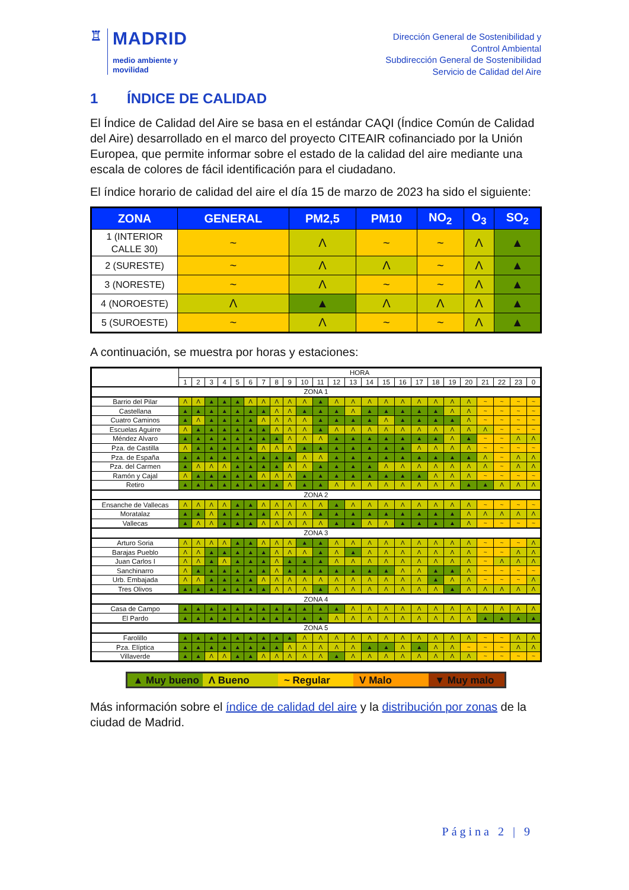♖
MADRID
medio ambiente y
movilidad
Dirección General de Sostenibilidad y
Control Ambiental
Subdirección General de Sostenibilidad
Servicio de Calidad del Aire
1 ÍNDICE DE CALIDAD
El Índice de Calidad del Aire se basa en el estándar CAQI (Índice Común de Calidad del Aire) desarrollado en el marco del proyecto CITEAIR cofinanciado por la Unión Europea, que permite informar sobre el estado de la calidad del aire mediante una escala de colores de fácil identificación para el ciudadano.
El índice horario de calidad del aire el día 15 de marzo de 2023 ha sido el siguiente:
| ZONA | GENERAL | PM2,5 | PM10 | NO<sub>2</sub> | O<sub>3</sub> | SO<sub>2</sub> |
| --- | --- | --- | --- | --- | --- | --- |
| 1 (INTERIOR CALLE 30) | ~ | Λ | ~ | ~ | Λ | ▲ |
| 2 (SURESTE) | ~ | Λ | Λ | ~ | Λ | ▲ |
| 3 (NORESTE) | ~ | Λ | ~ | ~ | Λ | ▲ |
| 4 (NOROESTE) | Λ | ▲ | Λ | Λ | Λ | ▲ |
| 5 (SUROESTE) | ~ | Λ | ~ | ~ | Λ | ▲ |
A continuación, se muestra por horas y estaciones:
| | HORA | | | | | | | | | | | | | | | | | | | | | | | |
| | 1 | 2 | 3 | 4 | 5 | 6 | 7 | 8 | 9 | 10 | 11 | 12 | 13 | 14 | 15 | 16 | 17 | 18 | 19 | 20 | 21 | 22 | 23 | 0 |
| ZONA 1 | | | | | | | | | | | | | | | | | | | | | | | | |
| Barrio del Pilar | Λ | Λ | ▲ | ▲ | ▲ | Λ | Λ | Λ | Λ | Λ | ▲ | Λ | Λ | Λ | Λ | Λ | Λ | Λ | Λ | Λ | ~ | ~ | ~ | ~ |
| Castellana | ▲ | ▲ | ▲ | ▲ | ▲ | ▲ | ▲ | Λ | Λ | ▲ | ▲ | ▲ | Λ | ▲ | ▲ | ▲ | ▲ | ▲ | Λ | Λ | ~ | ~ | ~ | ~ |
| Cuatro Caminos | ▲ | Λ | ▲ | ▲ | ▲ | ▲ | Λ | Λ | Λ | Λ | ▲ | ▲ | ▲ | ▲ | Λ | ▲ | ▲ | ▲ | ▲ | Λ | ~ | ~ | ~ | ~ |
| Escuelas Aguirre | Λ | ▲ | ▲ | ▲ | ▲ | ▲ | ▲ | Λ | Λ | Λ | ▲ | Λ | Λ | Λ | Λ | Λ | Λ | Λ | Λ | Λ | Λ | ~ | ~ | ~ |
| Méndez Alvaro | ▲ | ▲ | ▲ | ▲ | ▲ | ▲ | ▲ | ▲ | Λ | Λ | Λ | ▲ | ▲ | ▲ | ▲ | ▲ | ▲ | ▲ | Λ | ▲ | ~ | ~ | Λ | Λ |
| Pza. de Castilla | Λ | ▲ | ▲ | ▲ | ▲ | ▲ | Λ | Λ | Λ | ▲ | ▲ | ▲ | ▲ | ▲ | ▲ | ▲ | Λ | Λ | Λ | Λ | ~ | ~ | ~ | ~ |
| Pza. de España | ▲ | ▲ | ▲ | ▲ | ▲ | ▲ | ▲ | ▲ | ▲ | Λ | Λ | ▲ | ▲ | ▲ | ▲ | ▲ | ▲ | ▲ | ▲ | ▲ | Λ | ~ | Λ | Λ |
| Pza. del Carmen | ▲ | Λ | Λ | Λ | ▲ | ▲ | ▲ | ▲ | Λ | Λ | ▲ | ▲ | ▲ | ▲ | Λ | Λ | Λ | Λ | Λ | Λ | Λ | ~ | Λ | Λ |
| Ramón y Cajal | Λ | ▲ | ▲ | ▲ | ▲ | ▲ | Λ | Λ | Λ | ▲ | ▲ | ▲ | ▲ | ▲ | ▲ | ▲ | ▲ | Λ | Λ | Λ | ~ | ~ | ~ | ~ |
| Retiro | ▲ | ▲ | ▲ | ▲ | ▲ | ▲ | ▲ | ▲ | Λ | ▲ | ▲ | Λ | Λ | Λ | Λ | Λ | Λ | Λ | Λ | ▲ | ▲ | Λ | Λ | Λ |
| ZONA 2 | | | | | | | | | | | | | | | | | | | | | | | | |
| Ensanche de Vallecas | Λ | Λ | Λ | Λ | ▲ | ▲ | Λ | Λ | Λ | Λ | Λ | ▲ | Λ | Λ | Λ | Λ | Λ | Λ | Λ | Λ | ~ | ~ | ~ | ~ |
| Moratalaz | ▲ | ▲ | Λ | ▲ | ▲ | ▲ | ▲ | Λ | Λ | Λ | ▲ | ▲ | ▲ | ▲ | ▲ | ▲ | ▲ | ▲ | ▲ | Λ | Λ | Λ | Λ | Λ |
| Vallecas | ▲ | Λ | Λ | ▲ | ▲ | ▲ | Λ | Λ | Λ | Λ | Λ | ▲ | ▲ | Λ | Λ | ▲ | ▲ | ▲ | ▲ | Λ | ~ | ~ | ~ | ~ |
| ZONA 3 | | | | | | | | | | | | | | | | | | | | | | | | |
| Arturo Soria | Λ | Λ | Λ | Λ | ▲ | ▲ | Λ | Λ | Λ | ▲ | ▲ | Λ | Λ | Λ | Λ | Λ | Λ | Λ | Λ | Λ | ~ | ~ | ~ | Λ |
| Barajas Pueblo | Λ | Λ | ▲ | ▲ | ▲ | ▲ | ▲ | Λ | Λ | Λ | ▲ | Λ | ▲ | Λ | Λ | Λ | Λ | Λ | Λ | Λ | ~ | ~ | Λ | Λ |
| Juan Carlos I | Λ | Λ | ▲ | Λ | ▲ | ▲ | ▲ | Λ | ▲ | ▲ | ▲ | Λ | Λ | Λ | Λ | Λ | Λ | Λ | Λ | Λ | ~ | Λ | Λ | Λ |
| Sanchinarro | Λ | ▲ | ▲ | ▲ | ▲ | ▲ | ▲ | Λ | ▲ | ▲ | ▲ | ▲ | ▲ | ▲ | ▲ | Λ | Λ | ▲ | ▲ | Λ | ~ | ~ | ~ | ~ |
| Urb. Embajada | Λ | Λ | ▲ | ▲ | ▲ | ▲ | Λ | Λ | Λ | Λ | Λ | Λ | Λ | Λ | Λ | Λ | Λ | ▲ | Λ | Λ | ~ | ~ | ~ | Λ |
| Tres Olivos | ▲ | ▲ | ▲ | ▲ | ▲ | ▲ | ▲ | Λ | Λ | Λ | ▲ | Λ | Λ | Λ | Λ | Λ | Λ | Λ | ▲ | Λ | Λ | Λ | Λ | Λ |
| ZONA 4 | | | | | | | | | | | | | | | | | | | | | | | | |
| Casa de Campo | ▲ | ▲ | ▲ | ▲ | ▲ | ▲ | ▲ | ▲ | ▲ | ▲ | ▲ | ▲ | Λ | Λ | Λ | Λ | Λ | Λ | Λ | Λ | Λ | Λ | Λ | Λ |
| El Pardo | ▲ | ▲ | ▲ | ▲ | ▲ | ▲ | ▲ | ▲ | ▲ | ▲ | ▲ | Λ | Λ | Λ | Λ | Λ | Λ | Λ | Λ | Λ | ▲ | ▲ | ▲ | ▲ |
| ZONA 5 | | | | | | | | | | | | | | | | | | | | | | | | |
| Farolillo | ▲ | ▲ | ▲ | ▲ | ▲ | ▲ | ▲ | ▲ | ▲ | Λ | Λ | Λ | Λ | Λ | Λ | Λ | Λ | Λ | Λ | Λ | ~ | ~ | Λ | Λ |
| Pza. Elíptica | ▲ | ▲ | ▲ | ▲ | ▲ | ▲ | ▲ | ▲ | Λ | Λ | Λ | Λ | Λ | ▲ | ▲ | Λ | ▲ | Λ | Λ | ~ | ~ | ~ | Λ | Λ |
| Villaverde | ▲ | ▲ | Λ | Λ | ▲ | ▲ | Λ | Λ | Λ | Λ | Λ | ▲ | Λ | Λ | Λ | Λ | Λ | Λ | Λ | Λ | ~ | ~ | ~ | ~ |
▲ Muy bueno Λ Bueno ~ Regular V Malo ▼ Muy malo
Más información sobre el índice de calidad del aire y la distribución por zonas de la ciudad de Madrid.
Página 2 | 9